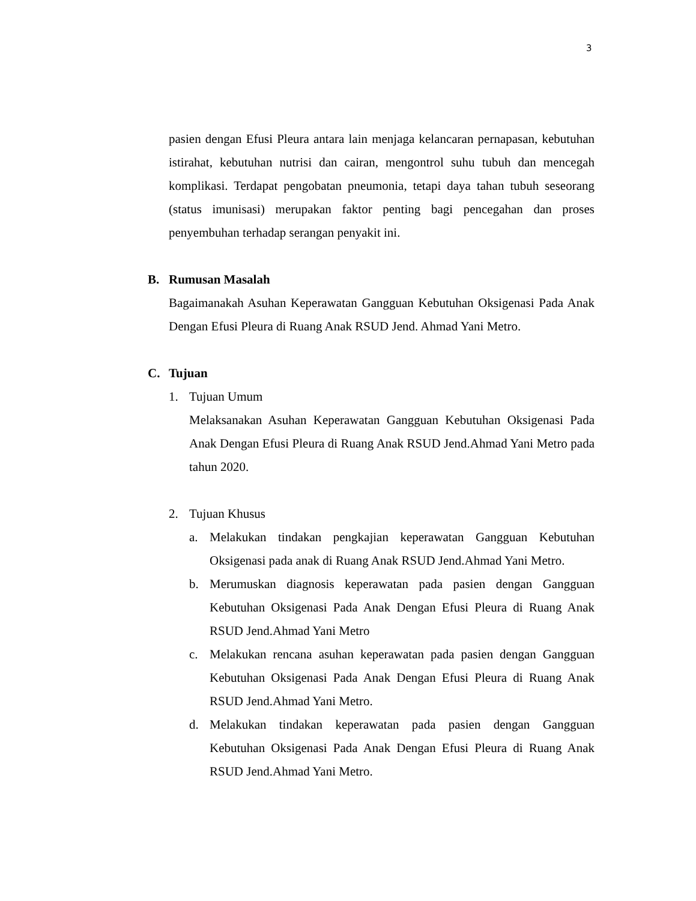3
pasien dengan Efusi Pleura antara lain menjaga kelancaran pernapasan, kebutuhan istirahat, kebutuhan nutrisi dan cairan, mengontrol suhu tubuh dan mencegah komplikasi. Terdapat pengobatan pneumonia, tetapi daya tahan tubuh seseorang (status imunisasi) merupakan faktor penting bagi pencegahan dan proses penyembuhan terhadap serangan penyakit ini.
B. Rumusan Masalah
Bagaimanakah Asuhan Keperawatan Gangguan Kebutuhan Oksigenasi Pada Anak Dengan Efusi Pleura di Ruang Anak RSUD Jend. Ahmad Yani Metro.
C. Tujuan
1. Tujuan Umum
Melaksanakan Asuhan Keperawatan Gangguan Kebutuhan Oksigenasi Pada Anak Dengan Efusi Pleura di Ruang Anak RSUD Jend.Ahmad Yani Metro pada tahun 2020.
2. Tujuan Khusus
a. Melakukan tindakan pengkajian keperawatan Gangguan Kebutuhan Oksigenasi pada anak di Ruang Anak RSUD Jend.Ahmad Yani Metro.
b. Merumuskan diagnosis keperawatan pada pasien dengan Gangguan Kebutuhan Oksigenasi Pada Anak Dengan Efusi Pleura di Ruang Anak RSUD Jend.Ahmad Yani Metro
c. Melakukan rencana asuhan keperawatan pada pasien dengan Gangguan Kebutuhan Oksigenasi Pada Anak Dengan Efusi Pleura di Ruang Anak RSUD Jend.Ahmad Yani Metro.
d. Melakukan tindakan keperawatan pada pasien dengan Gangguan Kebutuhan Oksigenasi Pada Anak Dengan Efusi Pleura di Ruang Anak RSUD Jend.Ahmad Yani Metro.